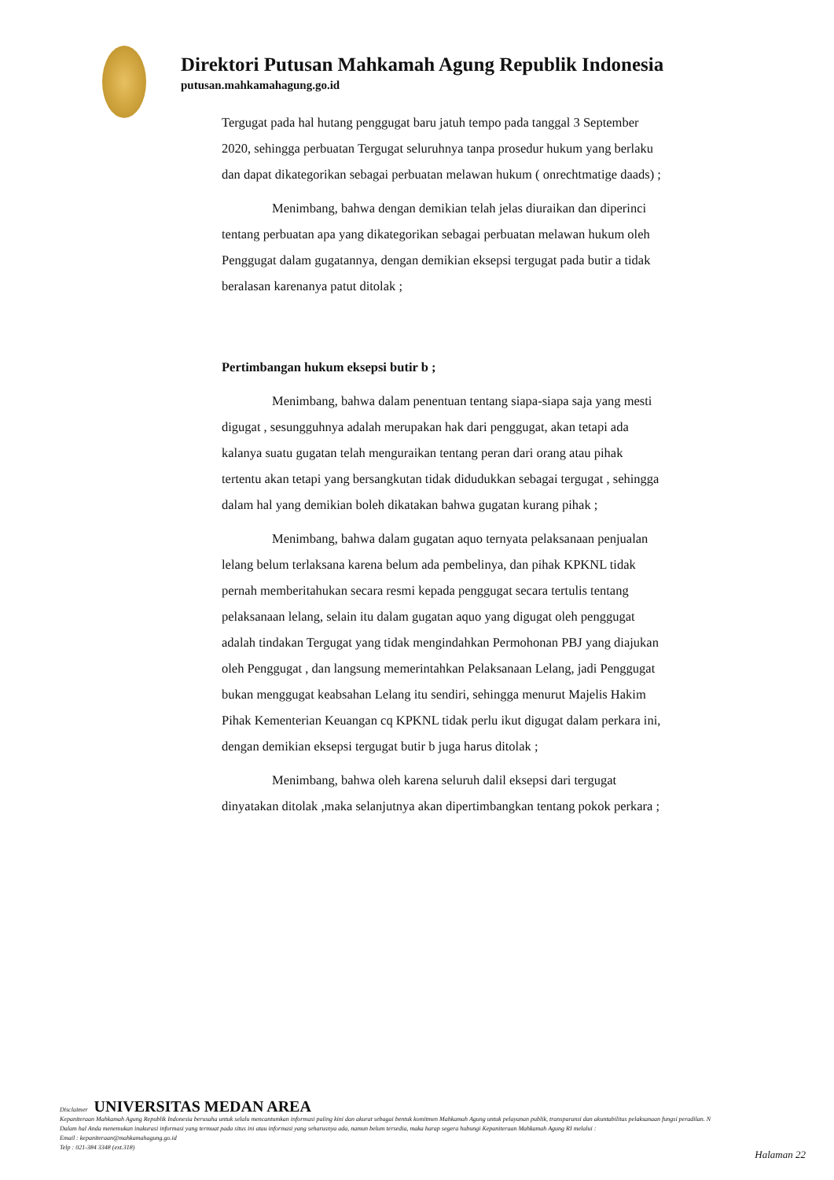Direktori Putusan Mahkamah Agung Republik Indonesia
putusan.mahkamahagung.go.id
Tergugat pada hal hutang penggugat baru jatuh tempo pada tanggal 3 September 2020, sehingga perbuatan Tergugat seluruhnya tanpa prosedur hukum yang berlaku dan dapat dikategorikan sebagai perbuatan melawan hukum ( onrechtmatige daads) ;
Menimbang, bahwa dengan demikian telah jelas diuraikan dan diperinci tentang perbuatan apa yang dikategorikan sebagai perbuatan melawan hukum oleh Penggugat dalam gugatannya, dengan demikian eksepsi tergugat pada butir a tidak beralasan karenanya patut ditolak ;
Pertimbangan hukum eksepsi butir b ;
Menimbang, bahwa dalam penentuan tentang siapa-siapa saja yang mesti digugat , sesungguhnya adalah merupakan hak dari penggugat, akan tetapi ada kalanya suatu gugatan telah menguraikan tentang peran dari orang atau pihak tertentu akan tetapi yang bersangkutan tidak didudukkan sebagai tergugat , sehingga dalam hal yang demikian boleh dikatakan bahwa gugatan kurang pihak ;
Menimbang, bahwa dalam gugatan aquo ternyata pelaksanaan penjualan lelang belum terlaksana karena belum ada pembelinya, dan pihak KPKNL tidak pernah memberitahukan secara resmi kepada penggugat secara tertulis tentang pelaksanaan lelang, selain itu dalam gugatan aquo yang digugat oleh penggugat adalah tindakan Tergugat yang tidak mengindahkan Permohonan PBJ yang diajukan oleh Penggugat , dan langsung memerintahkan Pelaksanaan Lelang, jadi Penggugat bukan menggugat keabsahan Lelang itu sendiri, sehingga menurut Majelis Hakim Pihak Kementerian Keuangan cq KPKNL tidak perlu ikut digugat dalam perkara ini, dengan demikian eksepsi tergugat butir b juga harus ditolak ;
Menimbang, bahwa oleh karena seluruh dalil eksepsi dari tergugat dinyatakan ditolak ,maka selanjutnya akan dipertimbangkan tentang pokok perkara ;
Disclaimer UNIVERSITAS MEDAN AREA
Kepaniteraan Mahkamah Agung Republik Indonesia berusaha untuk selalu mencantumkan informasi paling kini dan akurat sebagai bentuk komitmen Mahkamah Agung untuk pelayanan publik, transparansi dan akuntabilitas pelaksanaan fungsi peradilan. N
Dalam hal Anda menemukan inakurasi informasi yang termuat pada situs ini atau informasi yang seharusnya ada, namun belum tersedia, maka harap segera hubungi Kepaniteraan Mahkamah Agung RI melalui :
Email : kepaniteraan@mahkamahagung.go.id
Telp : 021-384 3348 (ext.318)
Halaman 22